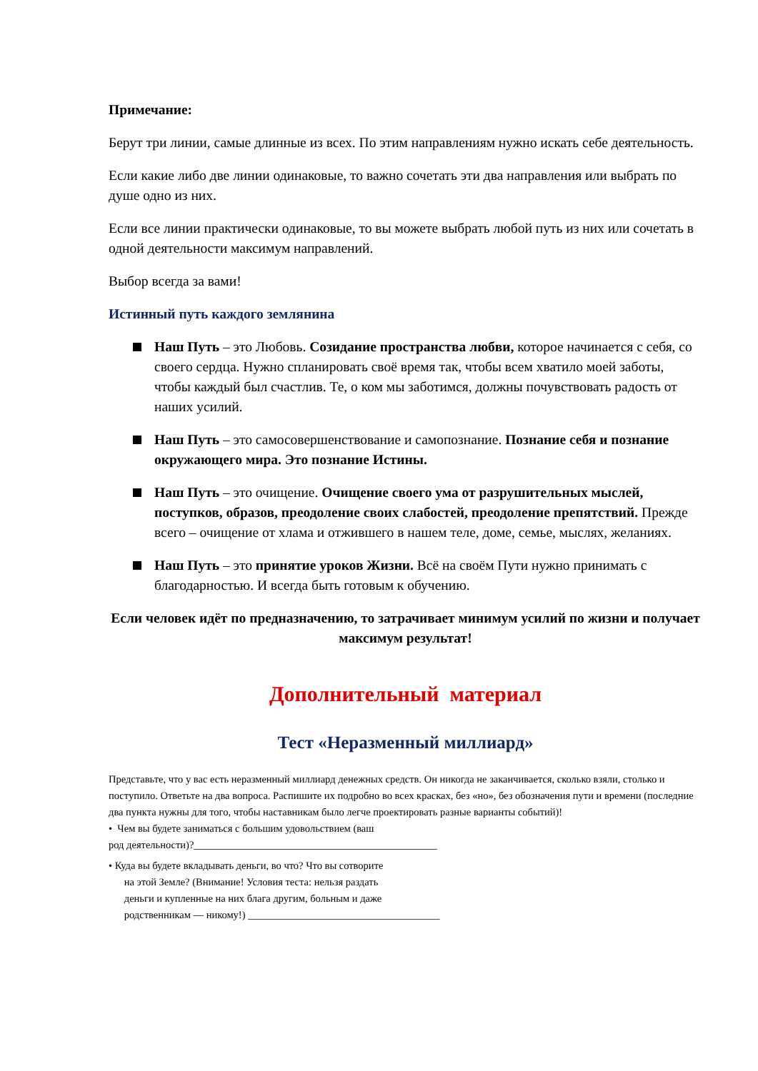Примечание:
Берут три линии, самые длинные из всех. По этим направлениям нужно искать себе деятельность.
Если какие либо две линии одинаковые, то важно сочетать эти два направления или выбрать по душе одно из них.
Если все линии практически одинаковые, то вы можете выбрать любой путь из них или сочетать в одной деятельности максимум направлений.
Выбор всегда за вами!
Истинный путь каждого землянина
Наш Путь – это Любовь. Созидание пространства любви, которое начинается с себя, со своего сердца. Нужно спланировать своё время так, чтобы всем хватило моей заботы, чтобы каждый был счастлив. Те, о ком мы заботимся, должны почувствовать радость от наших усилий.
Наш Путь – это самосовершенствование и самопознание. Познание себя и познание окружающего мира. Это познание Истины.
Наш Путь – это очищение. Очищение своего ума от разрушительных мыслей, поступков, образов, преодоление своих слабостей, преодоление препятствий. Прежде всего – очищение от хлама и отжившего в нашем теле, доме, семье, мыслях, желаниях.
Наш Путь – это принятие уроков Жизни. Всё на своём Пути нужно принимать с благодарностью. И всегда быть готовым к обучению.
Если человек идёт по предназначению, то затрачивает минимум усилий по жизни и получает максимум результат!
Дополнительный материал
Тест «Неразменный миллиард»
Представьте, что у вас есть неразменный миллиард денежных средств. Он никогда не заканчивается, сколько взяли, столько и поступило. Ответьте на два вопроса. Распишите их подробно во всех красках, без «но», без обозначения пути и времени (последние два пункта нужны для того, чтобы наставникам было легче проектировать разные варианты событий)!
• Чем вы будете заниматься с большим удовольствием (ваш
род деятельности)?_______________________________________________
• Куда вы будете вкладывать деньги, во что? Что вы сотворите
на этой Земле? (Внимание! Условия теста: нельзя раздать
деньги и купленные на них блага другим, больным и даже
родственникам — никому!) _____________________________________